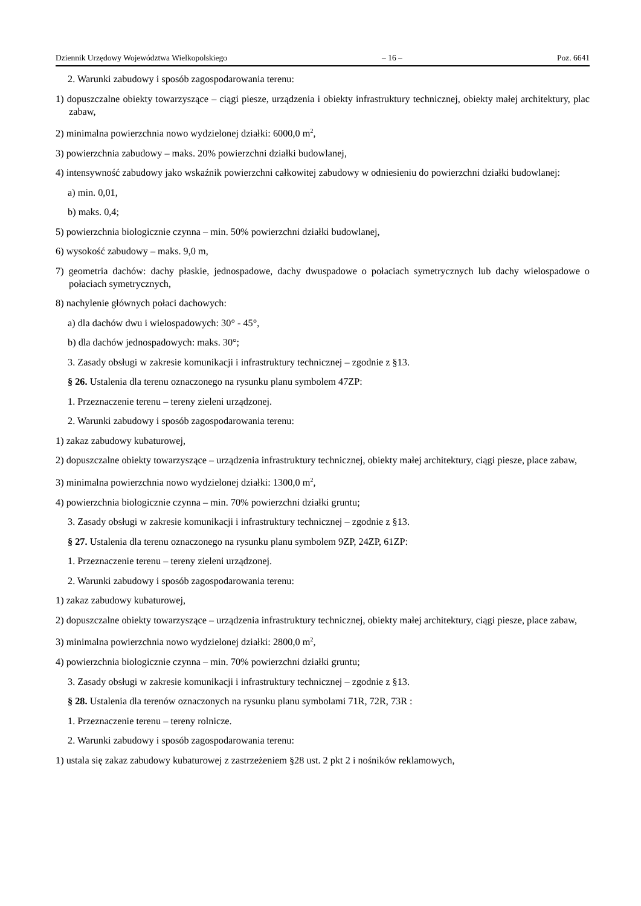Dziennik Urzędowy Województwa Wielkopolskiego – 16 – Poz. 6641
2. Warunki zabudowy i sposób zagospodarowania terenu:
1) dopuszczalne obiekty towarzyszące – ciągi piesze, urządzenia i obiekty infrastruktury technicznej, obiekty małej architektury, plac zabaw,
2) minimalna powierzchnia nowo wydzielonej działki: 6000,0 m<sup>2</sup>,
3) powierzchnia zabudowy – maks. 20% powierzchni działki budowlanej,
4) intensywność zabudowy jako wskaźnik powierzchni całkowitej zabudowy w odniesieniu do powierzchni działki budowlanej:
a) min. 0,01,
b) maks. 0,4;
5) powierzchnia biologicznie czynna – min. 50% powierzchni działki budowlanej,
6) wysokość zabudowy – maks. 9,0 m,
7) geometria dachów: dachy płaskie, jednospadowe, dachy dwuspadowe o połaciach symetrycznych lub dachy wielospadowe o połaciach symetrycznych,
8) nachylenie głównych połaci dachowych:
a) dla dachów dwu i wielospadowych: 30° - 45°,
b) dla dachów jednospadowych: maks. 30°;
3. Zasady obsługi w zakresie komunikacji i infrastruktury technicznej – zgodnie z §13.
§ 26. Ustalenia dla terenu oznaczonego na rysunku planu symbolem 47ZP:
1. Przeznaczenie terenu – tereny zieleni urządzonej.
2. Warunki zabudowy i sposób zagospodarowania terenu:
1) zakaz zabudowy kubaturowej,
2) dopuszczalne obiekty towarzyszące – urządzenia infrastruktury technicznej, obiekty małej architektury, ciągi piesze, place zabaw,
3) minimalna powierzchnia nowo wydzielonej działki: 1300,0 m<sup>2</sup>,
4) powierzchnia biologicznie czynna – min. 70% powierzchni działki gruntu;
3. Zasady obsługi w zakresie komunikacji i infrastruktury technicznej – zgodnie z §13.
§ 27. Ustalenia dla terenu oznaczonego na rysunku planu symbolem 9ZP, 24ZP, 61ZP:
1. Przeznaczenie terenu – tereny zieleni urządzonej.
2. Warunki zabudowy i sposób zagospodarowania terenu:
1) zakaz zabudowy kubaturowej,
2) dopuszczalne obiekty towarzyszące – urządzenia infrastruktury technicznej, obiekty małej architektury, ciągi piesze, place zabaw,
3) minimalna powierzchnia nowo wydzielonej działki: 2800,0 m<sup>2</sup>,
4) powierzchnia biologicznie czynna – min. 70% powierzchni działki gruntu;
3. Zasady obsługi w zakresie komunikacji i infrastruktury technicznej – zgodnie z §13.
§ 28. Ustalenia dla terenów oznaczonych na rysunku planu symbolami 71R, 72R, 73R :
1. Przeznaczenie terenu – tereny rolnicze.
2. Warunki zabudowy i sposób zagospodarowania terenu:
1) ustala się zakaz zabudowy kubaturowej z zastrzeżeniem §28 ust. 2 pkt 2 i nośników reklamowych,